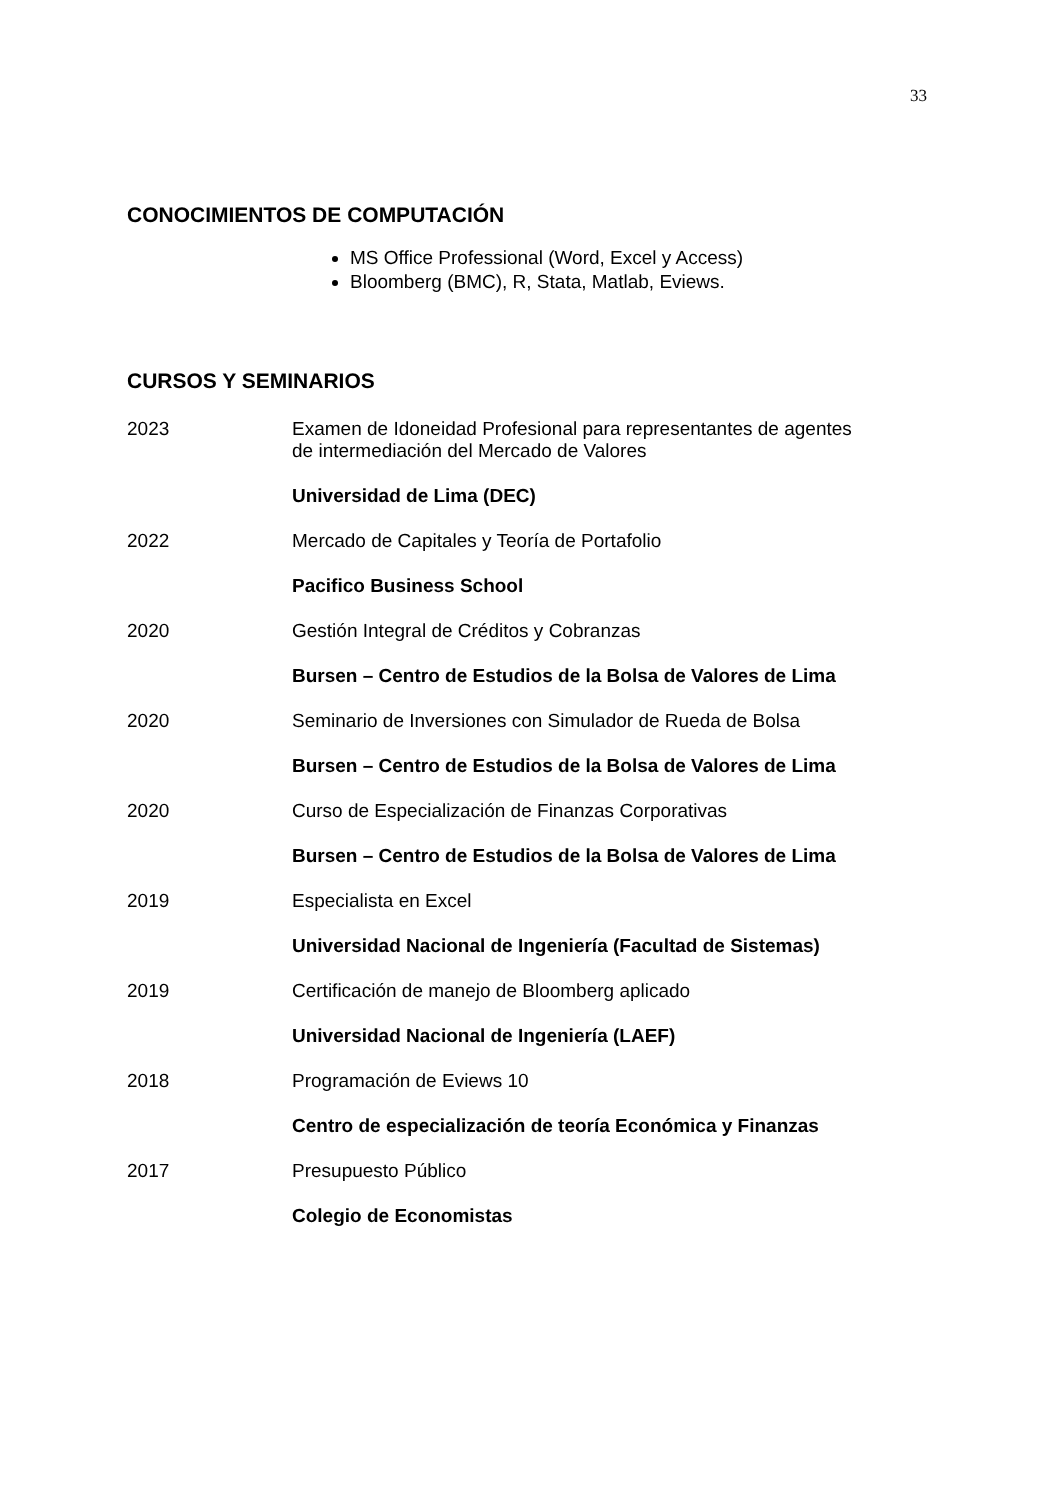33
CONOCIMIENTOS DE COMPUTACIÓN
MS Office Professional (Word, Excel y Access)
Bloomberg (BMC), R, Stata, Matlab, Eviews.
CURSOS Y SEMINARIOS
2023 Examen de Idoneidad Profesional para representantes de agentes
de intermediación del Mercado de Valores
Universidad de Lima (DEC)
2022 Mercado de Capitales y Teoría de Portafolio
Pacifico Business School
2020 Gestión Integral de Créditos y Cobranzas
Bursen – Centro de Estudios de la Bolsa de Valores de Lima
2020 Seminario de Inversiones con Simulador de Rueda de Bolsa
Bursen – Centro de Estudios de la Bolsa de Valores de Lima
2020 Curso de Especialización de Finanzas Corporativas
Bursen – Centro de Estudios de la Bolsa de Valores de Lima
2019 Especialista en Excel
Universidad Nacional de Ingeniería (Facultad de Sistemas)
2019 Certificación de manejo de Bloomberg aplicado
Universidad Nacional de Ingeniería (LAEF)
2018 Programación de Eviews 10
Centro de especialización de teoría Económica y Finanzas
2017 Presupuesto Público
Colegio de Economistas